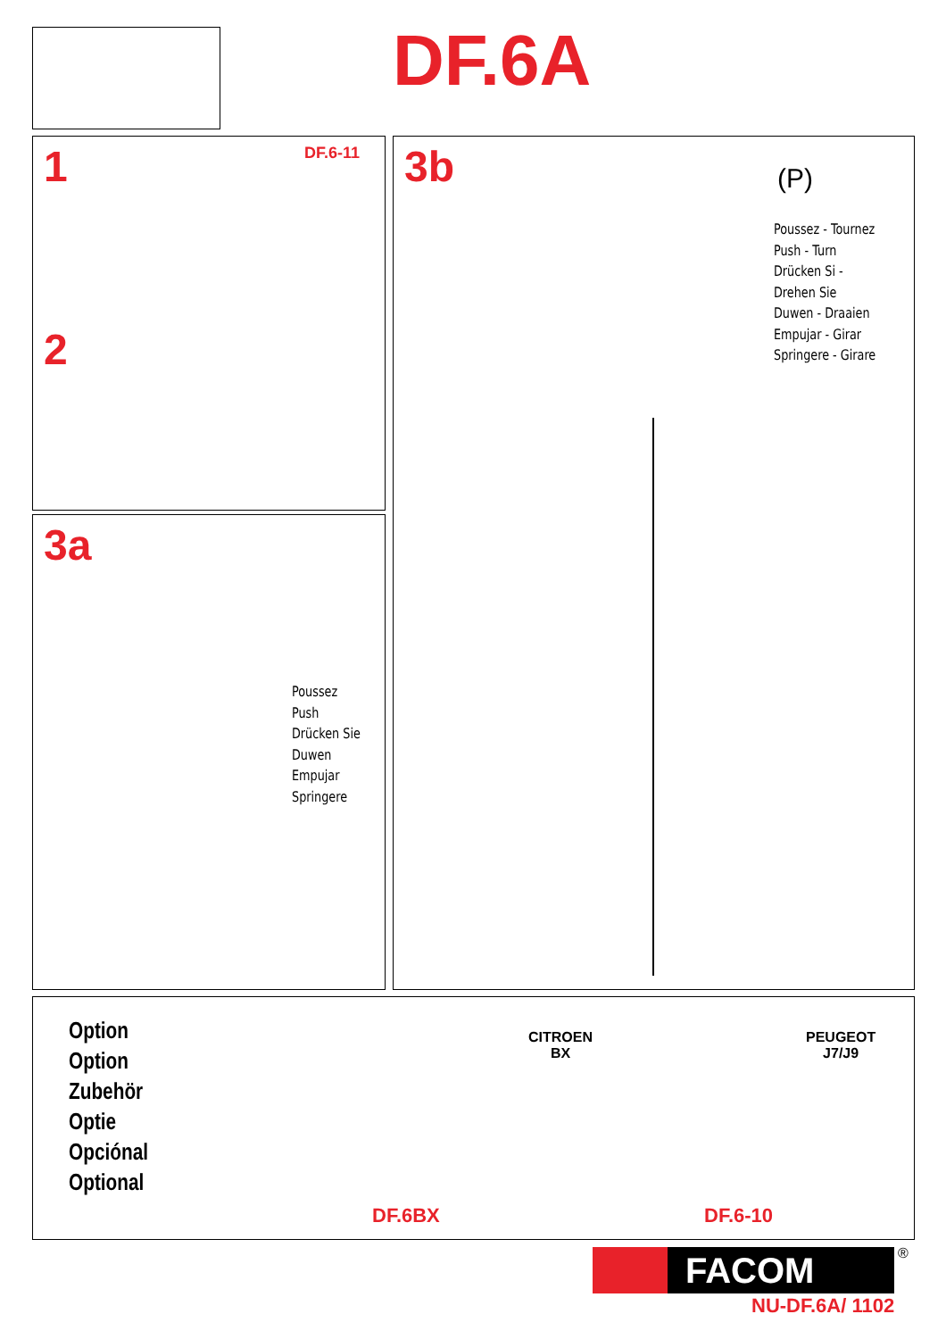DF.6A
1
DF.6-11
2
3a
Poussez
Push
Drücken Sie
Duwen
Empujar
Springere
3b
(P)
Poussez - Tournez
Push - Turn
Drücken Si - Drehen Sie
Duwen - Draaien
Empujar - Girar
Springere - Girare
Option
Option
Zubehör
Optie
Opciónal
Optional
CITROEN
BX
PEUGEOT
J7/J9
DF.6BX DF.6-10
FACOM ®
NU-DF.6A/ 1102